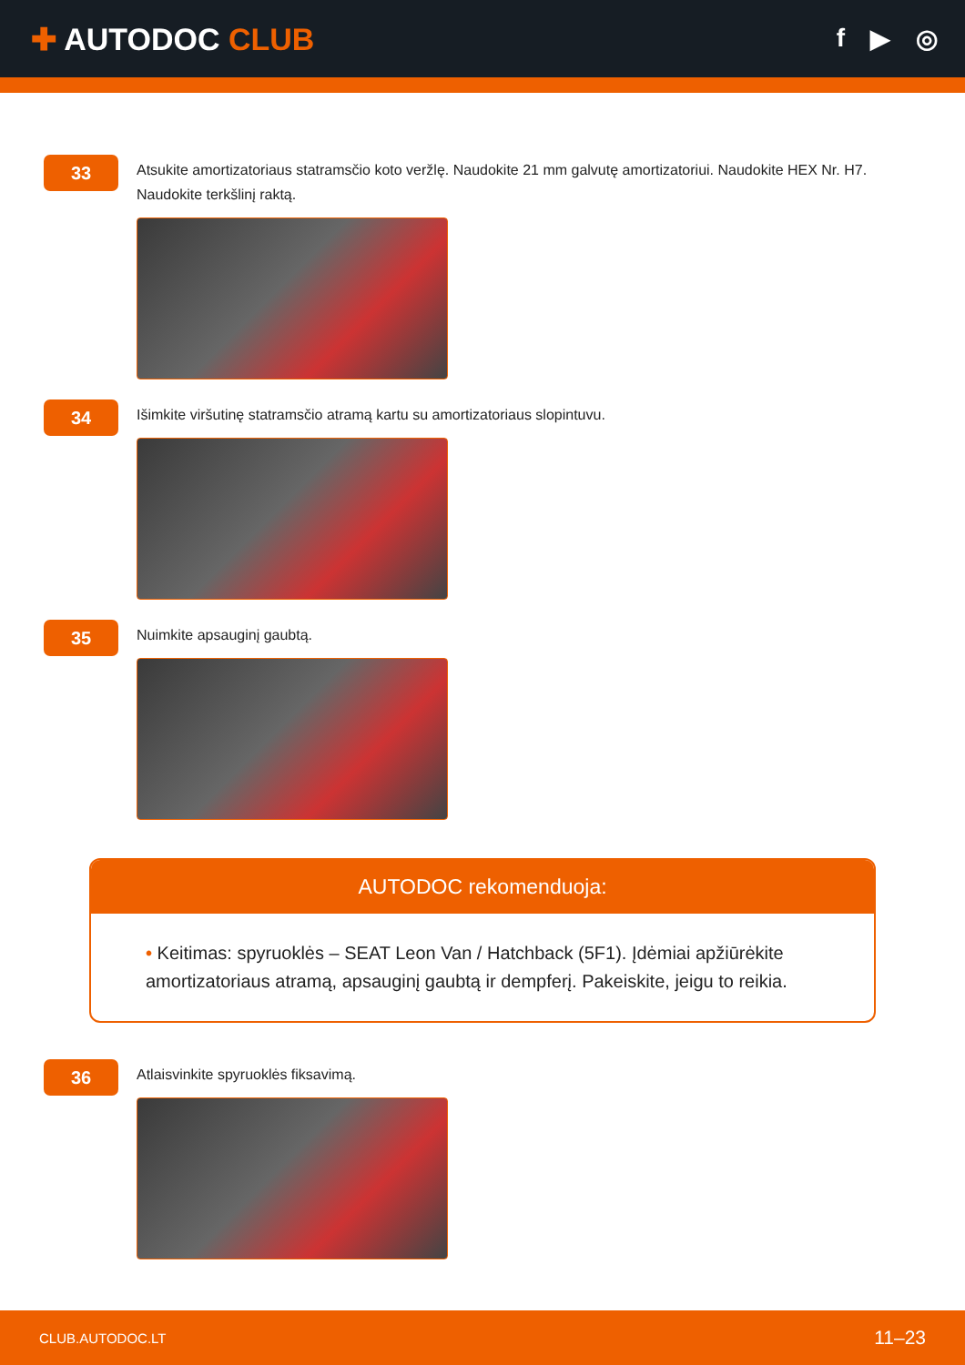✚ AUTODOC CLUB
f ▶ ◎
33
Atsukite amortizatoriaus statramsčio koto veržlę. Naudokite 21 mm galvutę amortizatoriui. Naudokite HEX Nr. H7. Naudokite terkšlinį raktą.
34
Išimkite viršutinę statramsčio atramą kartu su amortizatoriaus slopintuvu.
35
Nuimkite apsauginį gaubtą.
AUTODOC rekomenduoja:
• Keitimas: spyruoklės – SEAT Leon Van / Hatchback (5F1). Įdėmiai apžiūrėkite amortizatoriaus atramą, apsauginį gaubtą ir dempferį. Pakeiskite, jeigu to reikia.
36
Atlaisvinkite spyruoklės fiksavimą.
CLUB.AUTODOC.LT 11–23